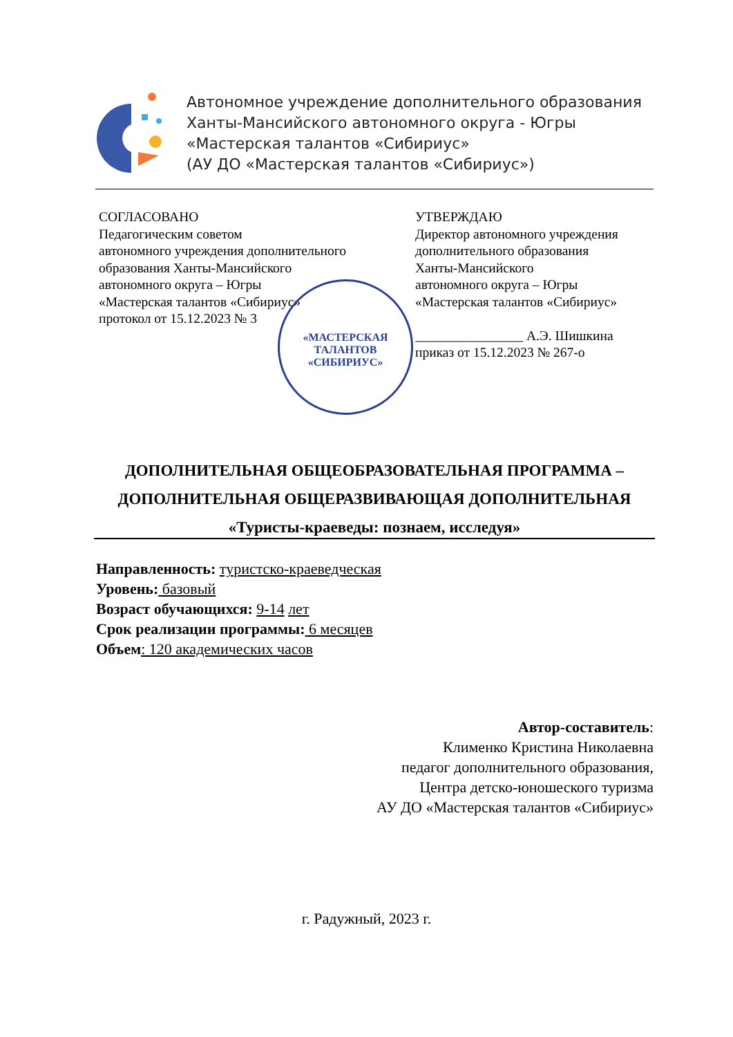Автономное учреждение дополнительного образования
Ханты-Мансийского автономного округа - Югры
«Мастерская талантов «Сибириус»
(АУ ДО «Мастерская талантов «Сибириус»)
СОГЛАСОВАНО
Педагогическим советом
автономного учреждения дополнительного
образования Ханты-Мансийского
автономного округа – Югры
«Мастерская талантов «Сибириус»
протокол от 15.12.2023 № 3
УТВЕРЖДАЮ
Директор автономного учреждения
дополнительного образования
Ханты-Мансийского
автономного округа – Югры
«Мастерская талантов «Сибириус»
________________ А.Э. Шишкина
приказ от 15.12.2023 № 267-о
«МАСТЕРСКАЯ
ТАЛАНТОВ
«СИБИРИУС»
ДОПОЛНИТЕЛЬНАЯ ОБЩЕОБРАЗОВАТЕЛЬНАЯ ПРОГРАММА –
ДОПОЛНИТЕЛЬНАЯ ОБЩЕРАЗВИВАЮЩАЯ ДОПОЛНИТЕЛЬНАЯ
«Туристы-краеведы: познаем, исследуя»
Направленность: туристско-краеведческая
Уровень: базовый
Возраст обучающихся: 9-14 лет
Срок реализации программы: 6 месяцев
Объем: 120 академических часов
Автор-составитель:
Клименко Кристина Николаевна
педагог дополнительного образования,
Центра детско-юношеского туризма
АУ ДО «Мастерская талантов «Сибириус»
г. Радужный, 2023 г.